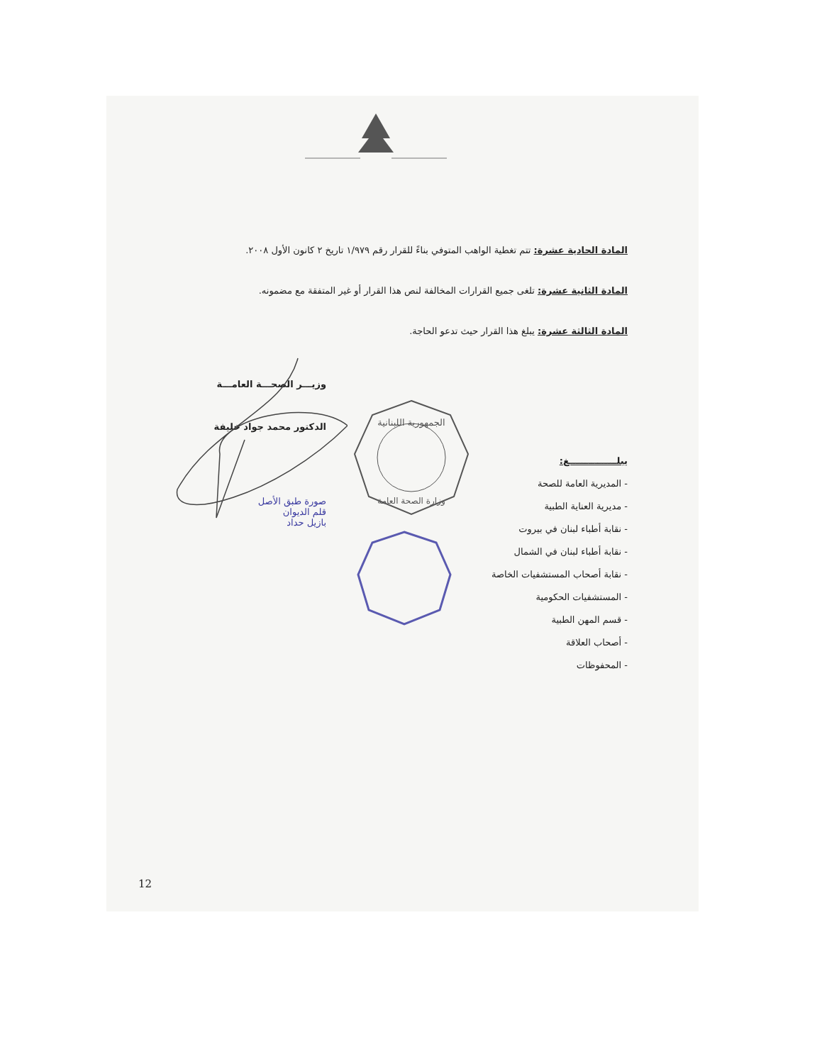المادة الحادية عشرة: تتم تغطية الواهب المتوفي بناءً للقرار رقم ١/٩٧٩ تاريخ ٢ كانون الأول ٢٠٠٨.
المادة الثانية عشرة: تلغى جميع القرارات المخالفة لنص هذا القرار أو غير المتفقة مع مضمونه.
المادة الثالثة عشرة: يبلغ هذا القرار حيث تدعو الحاجة.
يبلـــــــــــــــغ:
- المديرية العامة للصحة
- مديرية العناية الطبية
- نقابة أطباء لبنان في بيروت
- نقابة أطباء لبنان في الشمال
- نقابة أصحاب المستشفيات الخاصة
- المستشفيات الحكومية
- قسم المهن الطبية
- أصحاب العلاقة
- المحفوظات
وزيـــر الصحـــة العامـــة
الدكتور محمد جواد خليفة
صورة طبق الأصل
قلم الديوان
بازيل حداد
الجمهورية اللبنانية
وزارة الصحة العامة
12